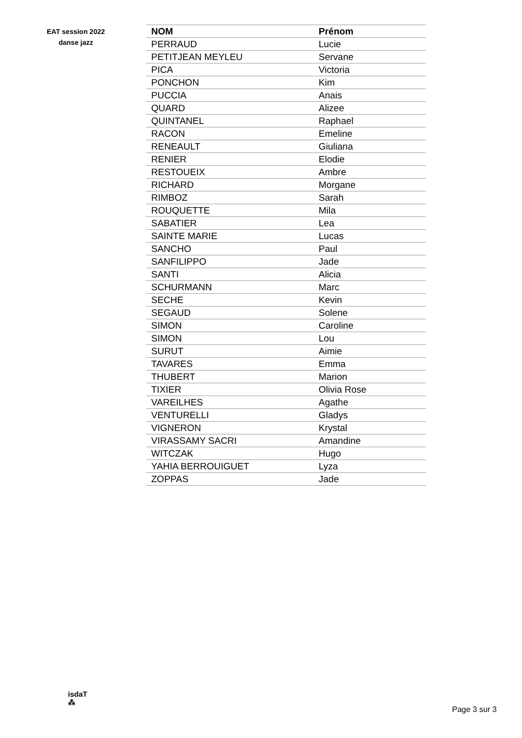EAT session 2022
danse jazz
| NOM | Prénom |
| --- | --- |
| PERRAUD | Lucie |
| PETITJEAN MEYLEU | Servane |
| PICA | Victoria |
| PONCHON | Kim |
| PUCCIA | Anais |
| QUARD | Alizee |
| QUINTANEL | Raphael |
| RACON | Emeline |
| RENEAULT | Giuliana |
| RENIER | Elodie |
| RESTOUEIX | Ambre |
| RICHARD | Morgane |
| RIMBOZ | Sarah |
| ROUQUETTE | Mila |
| SABATIER | Lea |
| SAINTE MARIE | Lucas |
| SANCHO | Paul |
| SANFILIPPO | Jade |
| SANTI | Alicia |
| SCHURMANN | Marc |
| SECHE | Kevin |
| SEGAUD | Solene |
| SIMON | Caroline |
| SIMON | Lou |
| SURUT | Aimie |
| TAVARES | Emma |
| THUBERT | Marion |
| TIXIER | Olivia Rose |
| VAREILHES | Agathe |
| VENTURELLI | Gladys |
| VIGNERON | Krystal |
| VIRASSAMY SACRI | Amandine |
| WITCZAK | Hugo |
| YAHIA BERROUIGUET | Lyza |
| ZOPPAS | Jade |
isdaT
⁂
Page 3 sur 3